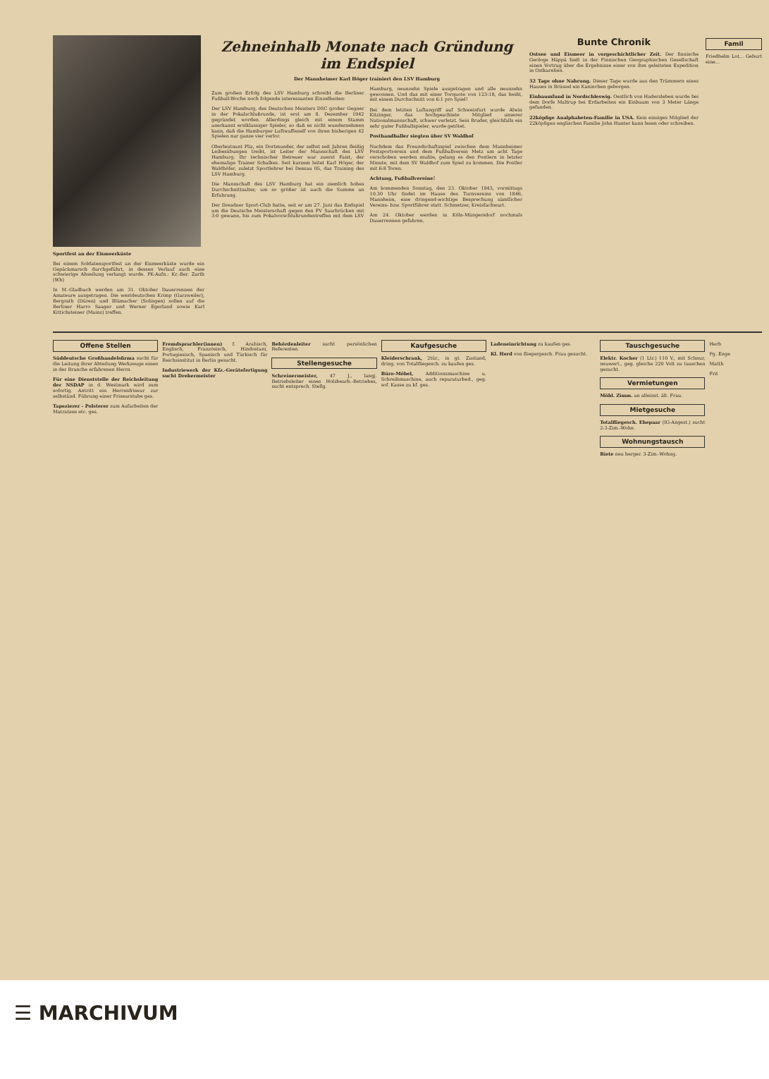Sportfest an der Eismeerküste
Bei einem Soldatensportfest an der Eismeerküste wurde ein Gepäckmarsch durchgeführt, in dessen Verlauf auch eine schwierige Abseilung verlangt wurde. PK-Aufn.: Kr.-Ber. Zarth (Wb)
In M.-Gladbach werden am 31. Oktober Dauerrennen der Amateure ausgetragen. Die westdeutschen Krimp (Garzweiler), Bergrath (Düren) und Blümacher (Solingen) sollen auf die Berliner Harro Saager und Werner Egerland sowie Karl Kittichsteiner (Mainz) treffen.
Zehneinhalb Monate nach Gründung im Endspiel
Der Mannheimer Karl Höger trainiert den LSV Hamburg
Zum großen Erfolg des LSV Hamburg schreibt die Berliner Fußball-Woche noch folgende interessanten Einzelheiten:
Der LSV Hamburg, des Deutschen Meisters DSC großer Gegner in der Pokalschlußrunde, ist erst am 8. Dezember 1942 gegründet worden. Allerdings gleich mit einem Stamm anerkannt erstklassiger Spieler, so daß es nicht wundernehmen kann, daß die Hamburger Luftwaffenelf von ihren bisherigen 42 Spielen nur ganze vier verlor.
Oberleutnant Pliz, ein Dortmunder, der selbst seit Jahren fleißig Leibesübungen treibt, ist Leiter der Mannschaft des LSV Hamburg. Ihr technischer Betreuer war zuerst Faist, der ehemalige Trainer Schalkes. Seit kurzem leitet Karl Höger, der Waldhöfer, zuletzt Sportlehrer bei Dessau 05, das Training des LSV Hamburg.
Die Mannschaft des LSV Hamburg hat ein ziemlich hohes Durchschnittsalter, um so größer ist auch die Summe an Erfahrung.
Der Dresdner Sport-Club hatte, seit er am 27. Juni das Endspiel um die Deutsche Meisterschaft gegen den FV Saarbrücken mit 3:0 gewann, bis zum Pokalvorschlußrundentreffen mit dem LSV Hamburg, neunzehn Spiele ausgetragen und alle neunzehn gewonnen. Und das mit einer Torquote von 123:18, das heißt, mit einem Durchschnitt von 6:1 pro Spiel!
Bei dem letzten Luftangriff auf Schweinfurt wurde Alwin Kitzinger, das hochgeachtete Mitglied unserer Nationalmannschaft, schwer verletzt. Sein Bruder, gleichfalls ein sehr guter Fußballspieler, wurde getötet.
Posthandballer siegten über SV Waldhof
Nachdem das Freundschaftsspiel zwischen dem Mannheimer Postsportverein und dem Fußballverein Metz um acht Tage verschoben werden mußte, gelang es den Postlern in letzter Minute, mit dem SV Waldhof zum Spiel zu kommen. Die Postler mit 6:8 Toren.
Achtung, Fußballvereine!
Am kommenden Sonntag, den 23. Oktober 1943, vormittags 10.30 Uhr findet im Hause des Turnvereins von 1846, Mannheim, eine dringend-wichtige Besprechung sämtlicher Vereins- bzw. Sportführer statt. Schmetzer, Kreisfachwart.
Am 24. Oktober werden in Köln-Müngersdorf nochmals Dauerrennen gefahren.
Bunte Chronik
Ostsee und Eismeer in vorgeschichtlicher Zeit. Der finnische Geologe Häppä hielt in der Finnischen Geographischen Gesellschaft einen Vortrag über die Ergebnisse einer von ihm geleiteten Expedition in Ostkarelien.
32 Tage ohne Nahrung. Dieser Tage wurde aus den Trümmern eines Hauses in Brüssel ein Kaninchen geborgen.
Einbaumfund in Nordschleswig. Oestlich von Hadersleben wurde bei dem Dorfe Maltrup bei Erdarbeiten ein Einbaum von 3 Meter Länge gefunden.
22köpfige Analphabeten-Familie in USA. Kein einziges Mitglied der 22köpfigen englischen Familie John Hunter kann lesen oder schreiben.
Famil
Friedhelm Lot... Geburt eine...
Offene Stellen
Süddeutsche Großhandelsfirma sucht für die Leitung ihrer Abteilung Werkzeuge einen in der Branche erfahrenen Herrn.
Für eine Dienststelle der Reichsleitung der NSDAP in d. Westmark wird zum sofortig. Antritt ein Herrenfriseur zur selbständ. Führung einer Friseurstube ges.
Tapezierer - Polsterer zum Aufarbeiten der Matratzen etc. ges.
Fremdsprachler(innen) f. Arabisch, Englisch, Französisch, Hindostani, Portugiesisch, Spanisch und Türkisch für Reichsinstitut in Berlin gesucht.
Industriewerk der Kfz.-Gerätefertigung sucht Drehermeister
Behördenleiter sucht persönlichen Referenten.
Stellengesuche
Schreinermeister, 47 J., langj. Betriebsleiter eines Holzbearb.-Betriebes, sucht entsprech. Stellg.
Kaufgesuche
Kleiderschrank, 2tür., in gt. Zustand, dring. von Totalfliegesch. zu kaufen ges.
Büro-Möbel, Additionsmaschine u. Schreibmaschine, auch reparaturbed., geg. sof. Kasse zu kf. ges.
Ladeneinrichtung zu kaufen ges.
Kl. Herd von fliegergesch. Frau gesucht.
Tauschgesuche
Elektr. Kocher (1 Ltr.) 110 V., mit Schnur, neuwert., geg. gleiche 220 Volt zu tauschen gesucht.
Vermietungen
Möbl. Zimm. an alleinst. ält. Frau.
Mietgesuche
Totalfliegesch. Ehepaar (IG-Angest.) sucht 2-3-Zim.-Wohn.
Wohnungstausch
Biete neu herger. 3-Zim.-Wohng.
Herb
Pg. Enge
Matth
Frit
☰ MARCHIVUM